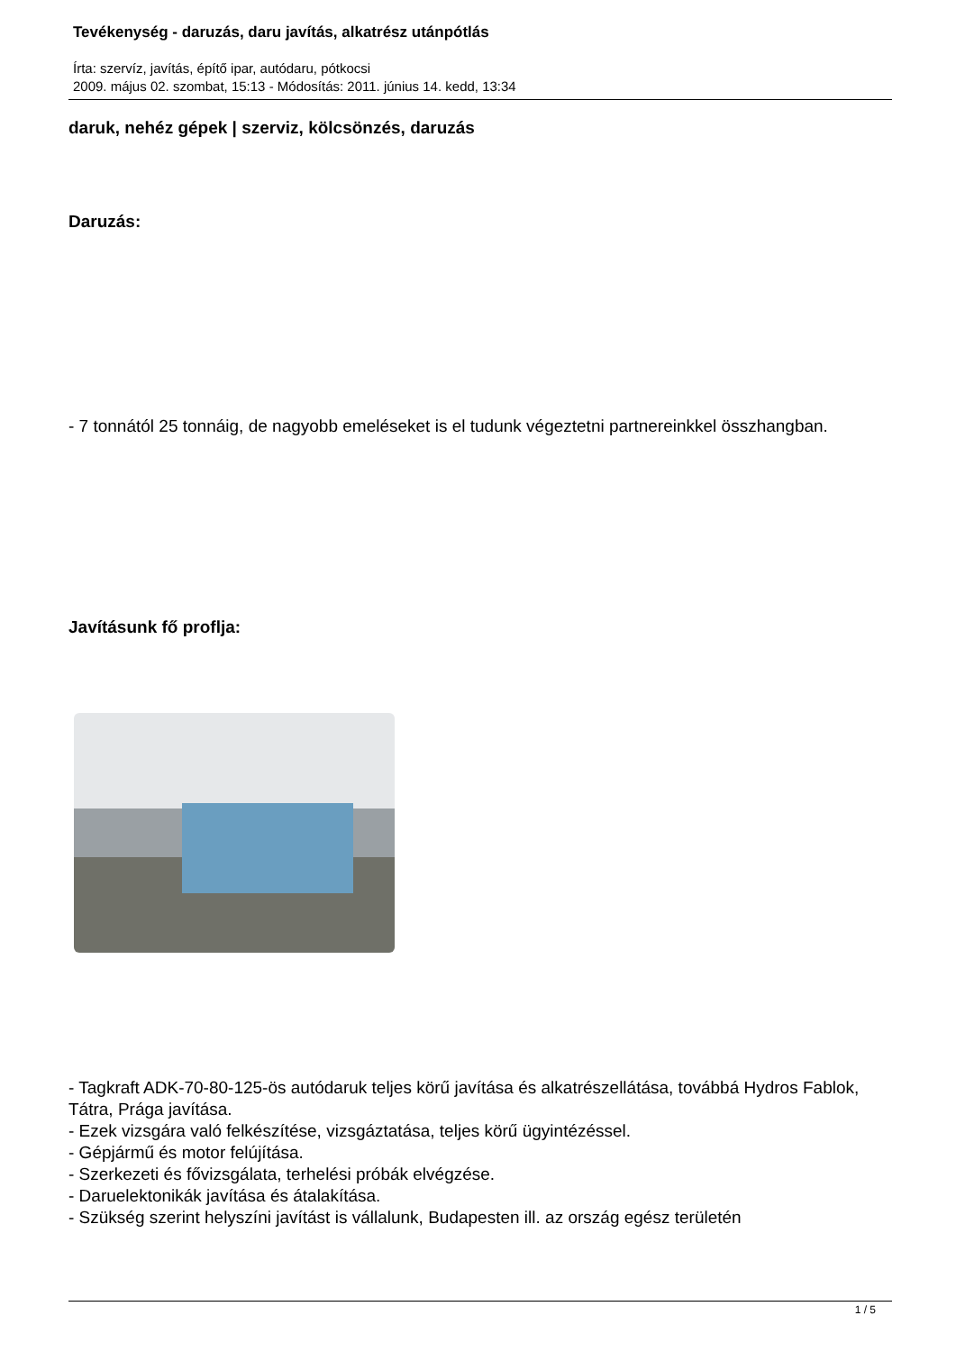Tevékenység - daruzás, daru javítás, alkatrész utánpótlás
Írta: szervíz, javítás, építő ipar, autódaru, pótkocsi
2009. május 02. szombat, 15:13 - Módosítás: 2011. június 14. kedd, 13:34
daruk, nehéz gépek | szerviz, kölcsönzés, daruzás
Daruzás:
- 7 tonnától 25 tonnáig, de nagyobb emeléseket is el tudunk végeztetni partnereinkkel összhangban.
Javításunk fő proflja:
- Tagkraft ADK-70-80-125-ös autódaruk teljes körű javítása és alkatrészellátása, továbbá Hydros Fablok, Tátra, Prága javítása.
- Ezek vizsgára való felkészítése, vizsgáztatása, teljes körű ügyintézéssel.
- Gépjármű és motor felújítása.
- Szerkezeti és fővizsgálata, terhelési próbák elvégzése.
- Daruelektonikák javítása és átalakítása.
- Szükség szerint helyszíni javítást is vállalunk, Budapesten ill. az ország egész területén
1 / 5